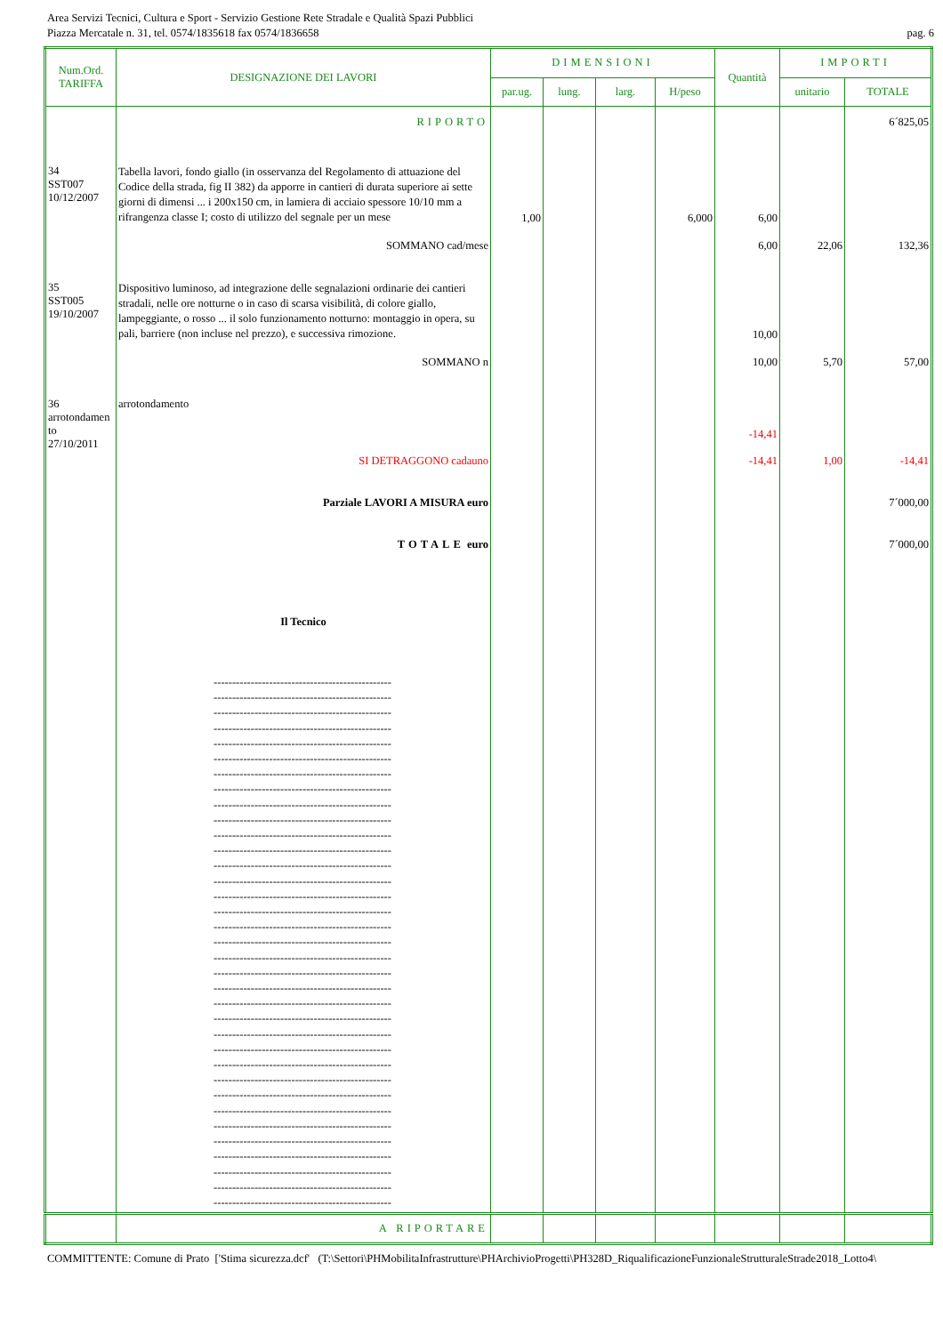Area Servizi Tecnici, Cultura e Sport - Servizio Gestione Rete Stradale e Qualità Spazi Pubblici
Piazza Mercatale n. 31, tel. 0574/1835618 fax 0574/1836658
pag. 6
| Num.Ord. TARIFFA | DESIGNAZIONE DEI LAVORI | DIMENSIONI | | | | Quantità | IMPORTI | |
| --- | --- | --- | --- | --- | --- | --- | --- | --- |
| | | par.ug. | lung. | larg. | H/peso | | unitario | TOTALE |
| | RIPORTO | | | | | | | 6´825,05 |
| 34 SST007 10/12/2007 | Tabella lavori, fondo giallo (in osservanza del Regolamento di attuazione del Codice della strada, fig II 382) da apporre in cantieri di durata superiore ai sette giorni di dimensi ... i 200x150 cm, in lamiera di acciaio spessore 10/10 mm a rifrangenza classe I; costo di utilizzo del segnale per un mese | 1,00 | | | 6,000 | 6,00 | | |
| | SOMMANO cad/mese | | | | | 6,00 | 22,06 | 132,36 |
| 35 SST005 19/10/2007 | Dispositivo luminoso, ad integrazione delle segnalazioni ordinarie dei cantieri stradali, nelle ore notturne o in caso di scarsa visibilità, di colore giallo, lampeggiante, o rosso ... il solo funzionamento notturno: montaggio in opera, su pali, barriere (non incluse nel prezzo), e successiva rimozione. | | | | | 10,00 | | |
| | SOMMANO n | | | | | 10,00 | 5,70 | 57,00 |
| 36 arrotondamen to 27/10/2011 | arrotondamento | | | | | -14,41 | | |
| | SI DETRAGGONO cadauno | | | | | -14,41 | 1,00 | -14,41 |
| | Parziale LAVORI A MISURA euro | | | | | | | 7´000,00 |
| | TOTALE euro | | | | | | | 7´000,00 |
| | Il Tecnico | | | | | | | |
| | ------------------------------------------------ ------------------------------------------------ ------------------------------------------------ ------------------------------------------------ ------------------------------------------------ ------------------------------------------------ ------------------------------------------------ ------------------------------------------------ ------------------------------------------------ ------------------------------------------------ ------------------------------------------------ ------------------------------------------------ ------------------------------------------------ ------------------------------------------------ ------------------------------------------------ ------------------------------------------------ ------------------------------------------------ ------------------------------------------------ ------------------------------------------------ ------------------------------------------------ ------------------------------------------------ ------------------------------------------------ ------------------------------------------------ ------------------------------------------------ ------------------------------------------------ ------------------------------------------------ ------------------------------------------------ ------------------------------------------------ ------------------------------------------------ ------------------------------------------------ ------------------------------------------------ ------------------------------------------------ ------------------------------------------------ ------------------------------------------------ ------------------------------------------------ | | | | | | | |
| | A RIPORTARE | | | | | | | |
COMMITTENTE: Comune di Prato ['Stima sicurezza.dcf' (T:\Settori\PHMobilitaInfrastrutture\PHArchivioProgetti\PH328D_RiqualificazioneFunzionaleStrutturaleStrade2018_Lotto4\